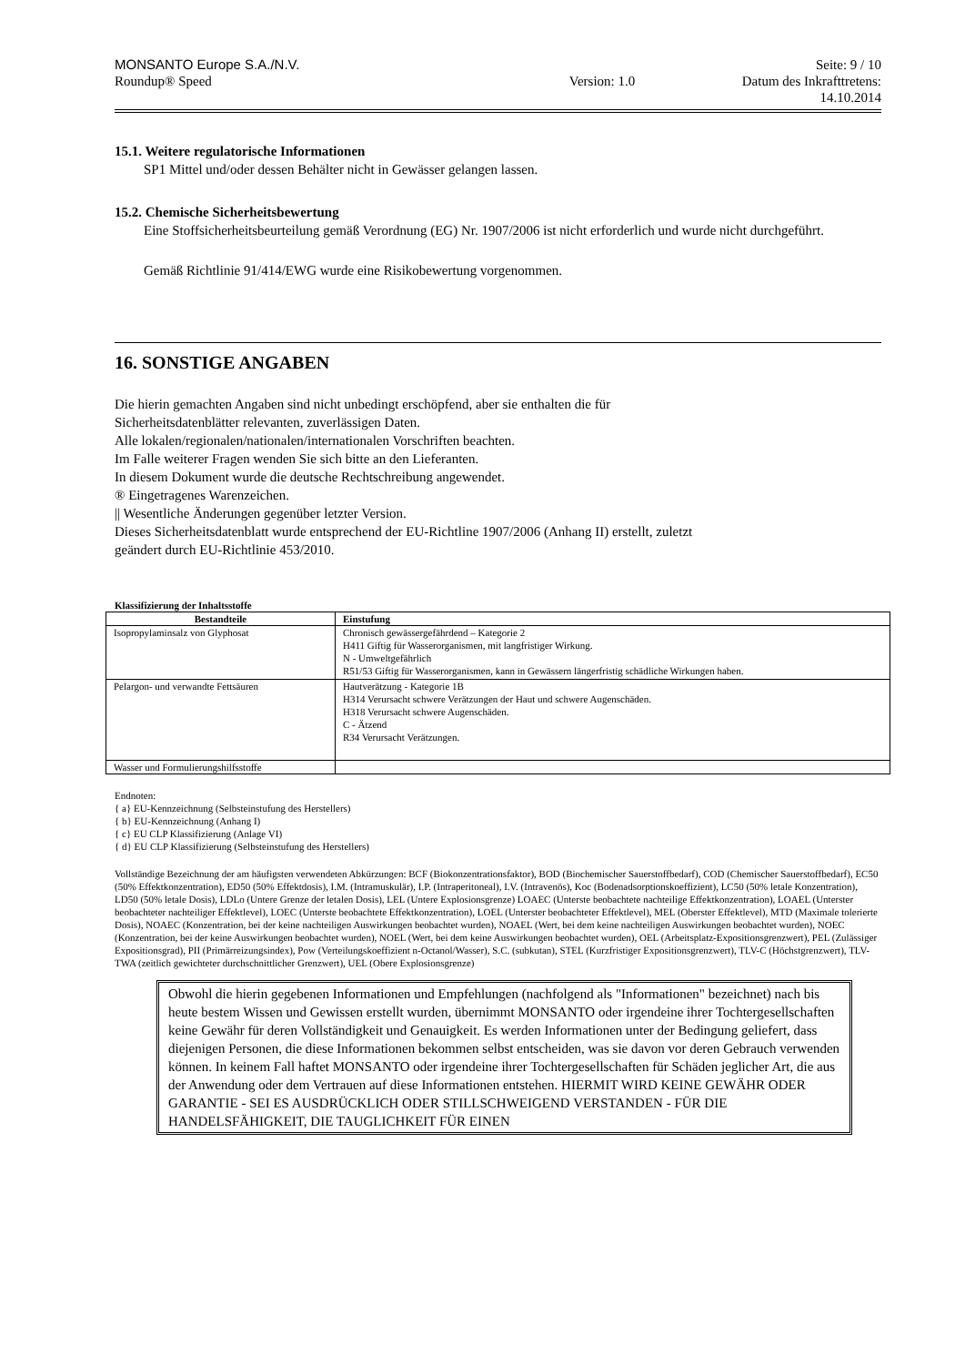MONSANTO Europe S.A./N.V.
Roundup® Speed
Version: 1.0 Seite: 9 / 10
Datum des Inkrafttretens:
14.10.2014
15.1. Weitere regulatorische Informationen
SP1 Mittel und/oder dessen Behälter nicht in Gewässer gelangen lassen.
15.2. Chemische Sicherheitsbewertung
Eine Stoffsicherheitsbeurteilung gemäß Verordnung (EG) Nr. 1907/2006 ist nicht erforderlich und wurde nicht durchgeführt.
Gemäß Richtlinie 91/414/EWG wurde eine Risikobewertung vorgenommen.
16. SONSTIGE ANGABEN
Die hierin gemachten Angaben sind nicht unbedingt erschöpfend, aber sie enthalten die für
Sicherheitsdatenblätter relevanten, zuverlässigen Daten.
Alle lokalen/regionalen/nationalen/internationalen Vorschriften beachten.
Im Falle weiterer Fragen wenden Sie sich bitte an den Lieferanten.
In diesem Dokument wurde die deutsche Rechtschreibung angewendet.
® Eingetragenes Warenzeichen.
|| Wesentliche Änderungen gegenüber letzter Version.
Dieses Sicherheitsdatenblatt wurde entsprechend der EU-Richtline 1907/2006 (Anhang II) erstellt, zuletzt
geändert durch EU-Richtlinie 453/2010.
Klassifizierung der Inhaltsstoffe
| Bestandteile | Einstufung |
| --- | --- |
| Isopropylaminsalz von Glyphosat | Chronisch gewässergefährdend – Kategorie 2 H411 Giftig für Wasserorganismen, mit langfristiger Wirkung. N - Umweltgefährlich R51/53 Giftig für Wasserorganismen, kann in Gewässern längerfristig schädliche Wirkungen haben. |
| Pelargon- und verwandte Fettsäuren | Hautverätzung - Kategorie 1B H314 Verursacht schwere Verätzungen der Haut und schwere Augenschäden. H318 Verursacht schwere Augenschäden. C - Ätzend R34 Verursacht Verätzungen. |
| Wasser und Formulierungshilfsstoffe | |
Endnoten:
{ a} EU-Kennzeichnung (Selbsteinstufung des Herstellers)
{ b} EU-Kennzeichnung (Anhang I)
{ c} EU CLP Klassifizierung (Anlage VI)
{ d} EU CLP Klassifizierung (Selbsteinstufung des Herstellers)
Vollständige Bezeichnung der am häufigsten verwendeten Abkürzungen: BCF (Biokonzentrationsfaktor), BOD (Biochemischer Sauerstoffbedarf), COD (Chemischer Sauerstoffbedarf), EC50 (50% Effektkonzentration), ED50 (50% Effektdosis), I.M. (Intramuskulär), I.P. (Intraperitoneal), I.V. (Intravenös), Koc (Bodenadsorptionskoeffizient), LC50 (50% letale Konzentration), LD50 (50% letale Dosis), LDLo (Untere Grenze der letalen Dosis), LEL (Untere Explosionsgrenze) LOAEC (Unterste beobachtete nachteilige Effektkonzentration), LOAEL (Unterster beobachteter nachteiliger Effektlevel), LOEC (Unterste beobachtete Effektkonzentration), LOEL (Unterster beobachteter Effektlevel), MEL (Oberster Effektlevel), MTD (Maximale tolerierte Dosis), NOAEC (Konzentration, bei der keine nachteiligen Auswirkungen beobachtet wurden), NOAEL (Wert, bei dem keine nachteiligen Auswirkungen beobachtet wurden), NOEC (Konzentration, bei der keine Auswirkungen beobachtet wurden), NOEL (Wert, bei dem keine Auswirkungen beobachtet wurden), OEL (Arbeitsplatz-Expositionsgrenzwert), PEL (Zulässiger Expositionsgrad), PII (Primärreizungsindex), Pow (Verteilungskoeffizient n-Octanol/Wasser), S.C. (subkutan), STEL (Kurzfristiger Expositionsgrenzwert), TLV-C (Höchstgrenzwert), TLV-TWA (zeitlich gewichteter durchschnittlicher Grenzwert), UEL (Obere Explosionsgrenze)
Obwohl die hierin gegebenen Informationen und Empfehlungen (nachfolgend als "Informationen" bezeichnet) nach bis heute bestem Wissen und Gewissen erstellt wurden, übernimmt MONSANTO oder irgendeine ihrer Tochtergesellschaften keine Gewähr für deren Vollständigkeit und Genauigkeit. Es werden Informationen unter der Bedingung geliefert, dass diejenigen Personen, die diese Informationen bekommen selbst entscheiden, was sie davon vor deren Gebrauch verwenden können. In keinem Fall haftet MONSANTO oder irgendeine ihrer Tochtergesellschaften für Schäden jeglicher Art, die aus der Anwendung oder dem Vertrauen auf diese Informationen entstehen. HIERMIT WIRD KEINE GEWÄHR ODER GARANTIE - SEI ES AUSDRÜCKLICH ODER STILLSCHWEIGEND VERSTANDEN - FÜR DIE HANDELSFÄHIGKEIT, DIE TAUGLICHKEIT FÜR EINEN